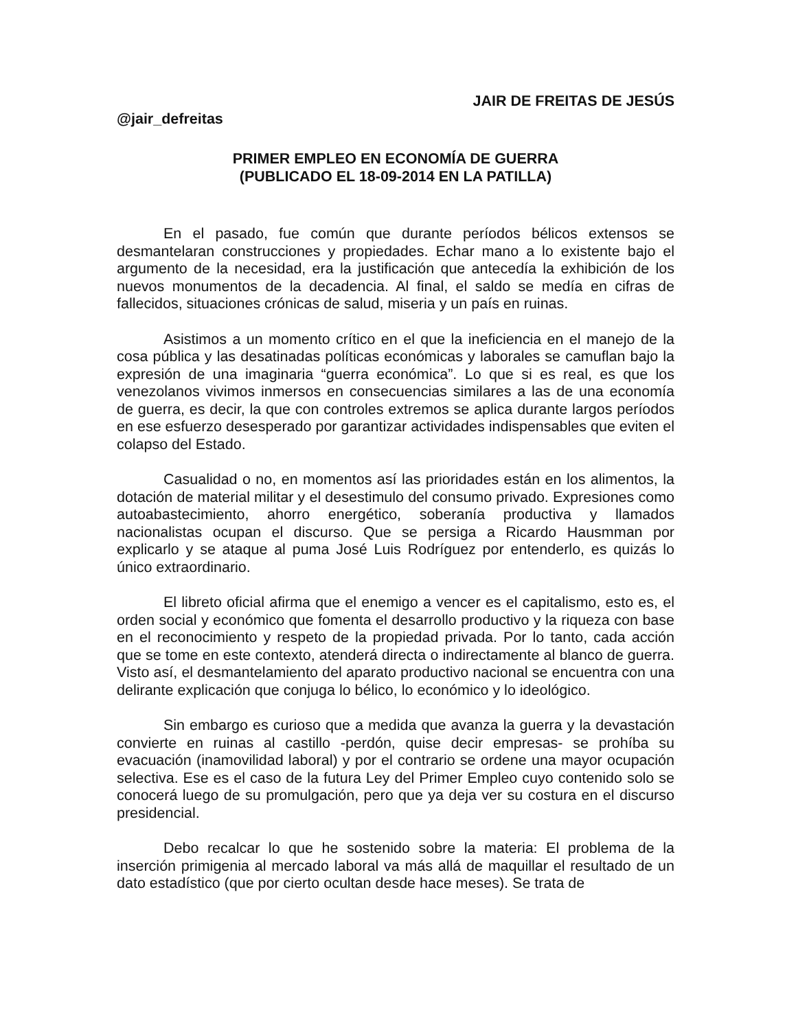JAIR DE FREITAS DE JESÚS
@jair_defreitas
PRIMER EMPLEO EN ECONOMÍA DE GUERRA
(PUBLICADO EL 18-09-2014 EN LA PATILLA)
En el pasado, fue común que durante períodos bélicos extensos se desmantelaran construcciones y propiedades. Echar mano a lo existente bajo el argumento de la necesidad, era la justificación que antecedía la exhibición de los nuevos monumentos de la decadencia. Al final, el saldo se medía en cifras de fallecidos, situaciones crónicas de salud, miseria y un país en ruinas.
Asistimos a un momento crítico en el que la ineficiencia en el manejo de la cosa pública y las desatinadas políticas económicas y laborales se camuflan bajo la expresión de una imaginaria “guerra económica”. Lo que si es real, es que los venezolanos vivimos inmersos en consecuencias similares a las de una economía de guerra, es decir, la que con controles extremos se aplica durante largos períodos en ese esfuerzo desesperado por garantizar actividades indispensables que eviten el colapso del Estado.
Casualidad o no, en momentos así las prioridades están en los alimentos, la dotación de material militar y el desestimulo del consumo privado. Expresiones como autoabastecimiento, ahorro energético, soberanía productiva y llamados nacionalistas ocupan el discurso. Que se persiga a Ricardo Hausmman por explicarlo y se ataque al puma José Luis Rodríguez por entenderlo, es quizás lo único extraordinario.
El libreto oficial afirma que el enemigo a vencer es el capitalismo, esto es, el orden social y económico que fomenta el desarrollo productivo y la riqueza con base en el reconocimiento y respeto de la propiedad privada. Por lo tanto, cada acción que se tome en este contexto, atenderá directa o indirectamente al blanco de guerra. Visto así, el desmantelamiento del aparato productivo nacional se encuentra con una delirante explicación que conjuga lo bélico, lo económico y lo ideológico.
Sin embargo es curioso que a medida que avanza la guerra y la devastación convierte en ruinas al castillo -perdón, quise decir empresas- se prohíba su evacuación (inamovilidad laboral) y por el contrario se ordene una mayor ocupación selectiva. Ese es el caso de la futura Ley del Primer Empleo cuyo contenido solo se conocerá luego de su promulgación, pero que ya deja ver su costura en el discurso presidencial.
Debo recalcar lo que he sostenido sobre la materia: El problema de la inserción primigenia al mercado laboral va más allá de maquillar el resultado de un dato estadístico (que por cierto ocultan desde hace meses). Se trata de